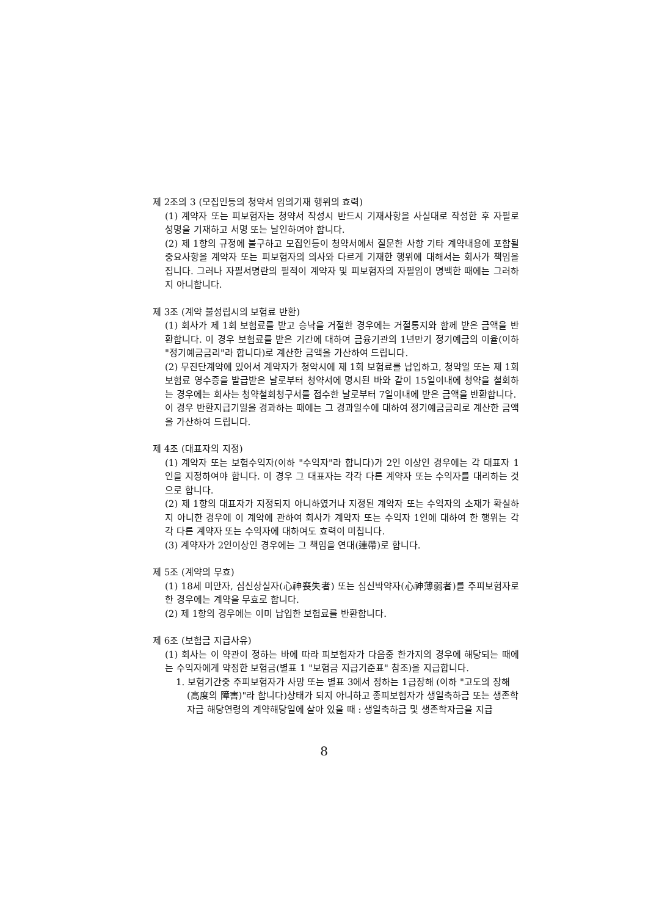제 2조의 3 (모집인등의 청약서 임의기재 행위의 효력)
(1) 계약자 또는 피보험자는 청약서 작성시 반드시 기재사항을 사실대로 작성한 후 자필로 성명을 기재하고 서명 또는 날인하여야 합니다.
(2) 제 1항의 규정에 불구하고 모집인등이 청약서에서 질문한 사항 기타 계약내용에 포함될 중요사항을 계약자 또는 피보험자의 의사와 다르게 기재한 행위에 대해서는 회사가 책임을 집니다. 그러나 자필서명란의 필적이 계약자 및 피보험자의 자필임이 명백한 때에는 그러하지 아니합니다.
제 3조 (계약 불성립시의 보험료 반환)
(1) 회사가 제 1회 보험료를 받고 승낙을 거절한 경우에는 거절통지와 함께 받은 금액을 반환합니다. 이 경우 보험료를 받은 기간에 대하여 금융기관의 1년만기 정기예금의 이율(이하 "정기예금금리"라 합니다)로 계산한 금액을 가산하여 드립니다.
(2) 무진단계약에 있어서 계약자가 청약시에 제 1회 보험료를 납입하고, 청약일 또는 제 1회 보험료 영수증을 발급받은 날로부터 청약서에 명시된 바와 같이 15일이내에 청약을 철회하는 경우에는 회사는 청약철회청구서를 접수한 날로부터 7일이내에 받은 금액을 반환합니다.
이 경우 반환지급기일을 경과하는 때에는 그 경과일수에 대하여 정기예금금리로 계산한 금액을 가산하여 드립니다.
제 4조 (대표자의 지정)
(1) 계약자 또는 보험수익자(이하 "수익자"라 합니다)가 2인 이상인 경우에는 각 대표자 1인을 지정하여야 합니다. 이 경우 그 대표자는 각각 다른 계약자 또는 수익자를 대리하는 것으로 합니다.
(2) 제 1항의 대표자가 지정되지 아니하였거나 지정된 계약자 또는 수익자의 소재가 확실하지 아니한 경우에 이 계약에 관하여 회사가 계약자 또는 수익자 1인에 대하여 한 행위는 각각 다른 계약자 또는 수익자에 대하여도 효력이 미칩니다.
(3) 계약자가 2인이상인 경우에는 그 책임을 연대(連帶)로 합니다.
제 5조 (계약의 무효)
(1) 18세 미만자, 심신상실자(心神喪失者) 또는 심신박약자(心神薄弱者)를 주피보험자로 한 경우에는 계약을 무효로 합니다.
(2) 제 1항의 경우에는 이미 납입한 보험료를 반환합니다.
제 6조 (보험금 지급사유)
(1) 회사는 이 약관이 정하는 바에 따라 피보험자가 다음중 한가지의 경우에 해당되는 때에는 수익자에게 약정한 보험금(별표 1 "보험금 지급기준표" 참조)을 지급합니다.
1. 보험기간중 주피보험자가 사망 또는 별표 3에서 정하는 1급장해 (이하 "고도의 장해(高度의 障害)"라 합니다)상태가 되지 아니하고 종피보험자가 생일축하금 또는 생존학자금 해당연령의 계약해당일에 살아 있을 때 : 생일축하금 및 생존학자금을 지급
8